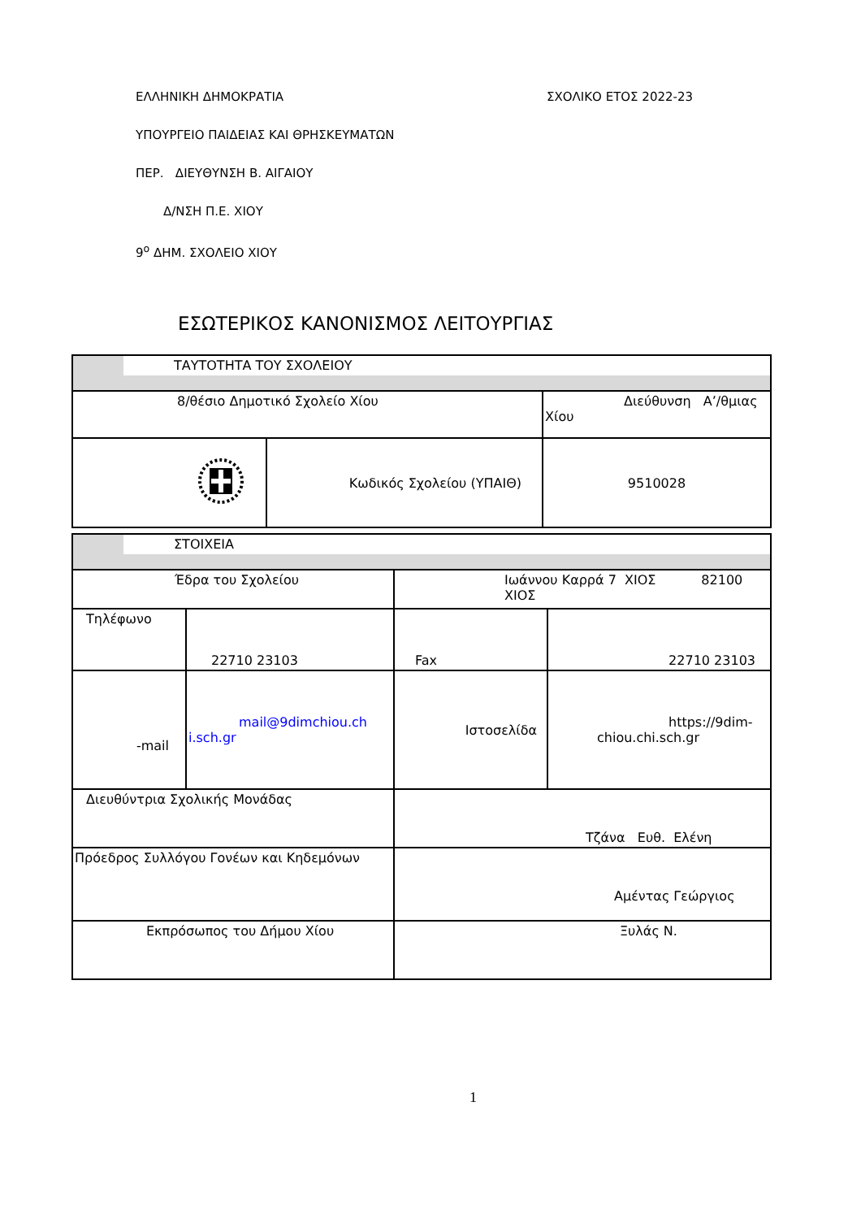ΣΧΟΛΙΚΟ ΕΤΟΣ 2022-23
ΕΛΛΗΝΙΚΗ ΔΗΜΟΚΡΑΤΙΑ
ΥΠΟΥΡΓΕΙΟ ΠΑΙΔΕΙΑΣ ΚΑΙ ΘΡΗΣΚΕΥΜΑΤΩΝ
ΠΕΡ. ΔΙΕΥΘΥΝΣΗ Β. ΑΙΓΑΙΟΥ
Δ/ΝΣΗ Π.Ε. ΧΙΟΥ
9<sup>ο</sup> ΔΗΜ. ΣΧΟΛΕΙΟ ΧΙΟΥ
ΕΣΩΤΕΡΙΚΟΣ ΚΑΝΟΝΙΣΜΟΣ ΛΕΙΤΟΥΡΓΙΑΣ
| ΤΑΥΤΟΤΗΤΑ ΤΟΥ ΣΧΟΛΕΙΟΥ | | |
| 8/θέσιο Δημοτικό Σχολείο Χίου | | Διεύθυνση Α’/θμιας Χίου |
| | Κωδικός Σχολείου (ΥΠΑΙΘ) | 9510028 |
| ΣΤΟΙΧΕΙΑ | | | |
| Έδρα του Σχολείου | | Ιωάννου Καρρά 7 ΧΙΟΣ 82100 ΧΙΟΣ | |
| Τηλέφωνο | 22710 23103 | Fax | 22710 23103 |
| -mail | mail@9dimchiou.ch i.sch.gr | Ιστοσελίδα | https://9dim- chiou.chi.sch.gr |
| Διευθύντρια Σχολικής Μονάδας | | Τζάνα Ευθ. Ελένη | |
| Πρόεδρος Συλλόγου Γονέων και Κηδεμόνων | | Αμέντας Γεώργιος | |
| Εκπρόσωπος του Δήμου Χίου | | Ξυλάς Ν. | |
1